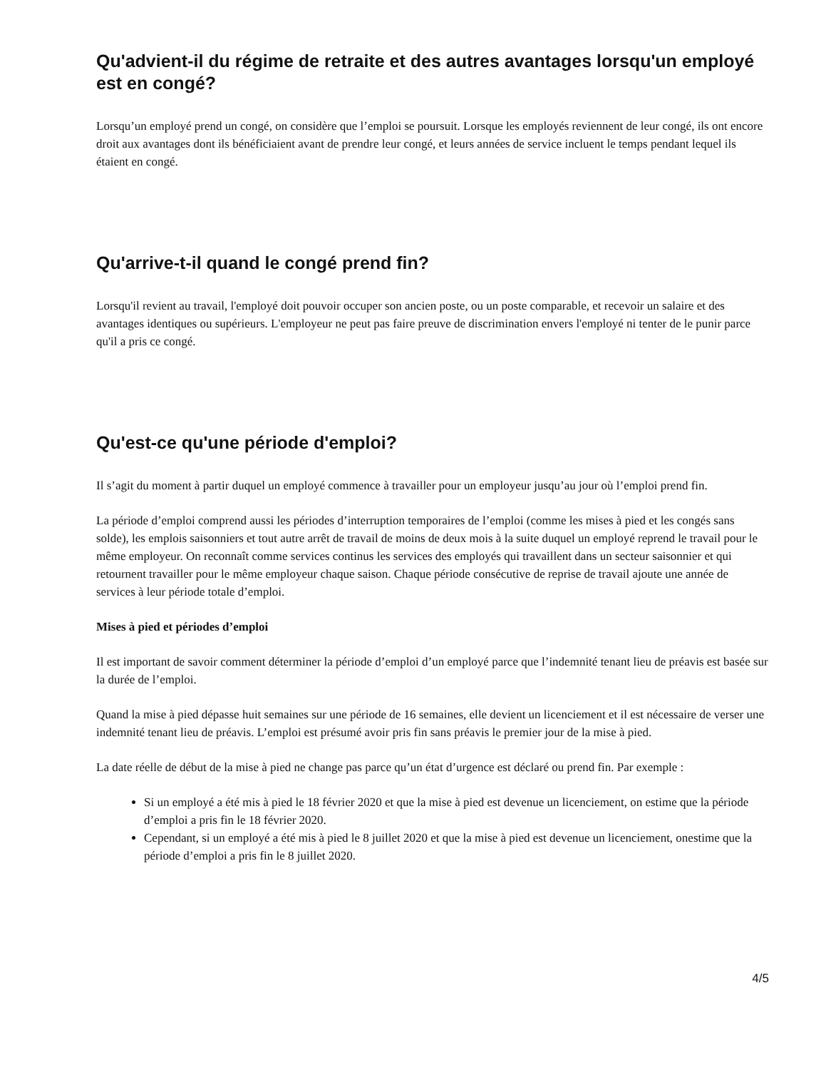Qu'advient-il du régime de retraite et des autres avantages lorsqu'un employé est en congé?
Lorsqu’un employé prend un congé, on considère que l’emploi se poursuit. Lorsque les employés reviennent de leur congé, ils ont encore droit aux avantages dont ils bénéficiaient avant de prendre leur congé, et leurs années de service incluent le temps pendant lequel ils étaient en congé.
Qu'arrive-t-il quand le congé prend fin?
Lorsqu'il revient au travail, l'employé doit pouvoir occuper son ancien poste, ou un poste comparable, et recevoir un salaire et des avantages identiques ou supérieurs. L'employeur ne peut pas faire preuve de discrimination envers l'employé ni tenter de le punir parce qu'il a pris ce congé.
Qu'est-ce qu'une période d'emploi?
Il s’agit du moment à partir duquel un employé commence à travailler pour un employeur jusqu’au jour où l’emploi prend fin.
La période d’emploi comprend aussi les périodes d’interruption temporaires de l’emploi (comme les mises à pied et les congés sans solde), les emplois saisonniers et tout autre arrêt de travail de moins de deux mois à la suite duquel un employé reprend le travail pour le même employeur. On reconnaît comme services continus les services des employés qui travaillent dans un secteur saisonnier et qui retournent travailler pour le même employeur chaque saison. Chaque période consécutive de reprise de travail ajoute une année de services à leur période totale d’emploi.
Mises à pied et périodes d’emploi
Il est important de savoir comment déterminer la période d’emploi d’un employé parce que l’indemnité tenant lieu de préavis est basée sur la durée de l’emploi.
Quand la mise à pied dépasse huit semaines sur une période de 16 semaines, elle devient un licenciement et il est nécessaire de verser une indemnité tenant lieu de préavis. L’emploi est présumé avoir pris fin sans préavis le premier jour de la mise à pied.
La date réelle de début de la mise à pied ne change pas parce qu’un état d’urgence est déclaré ou prend fin. Par exemple :
Si un employé a été mis à pied le 18 février 2020 et que la mise à pied est devenue un licenciement, on estime que la période d’emploi a pris fin le 18 février 2020.
Cependant, si un employé a été mis à pied le 8 juillet 2020 et que la mise à pied est devenue un licenciement, onestime que la période d’emploi a pris fin le 8 juillet 2020.
4/5